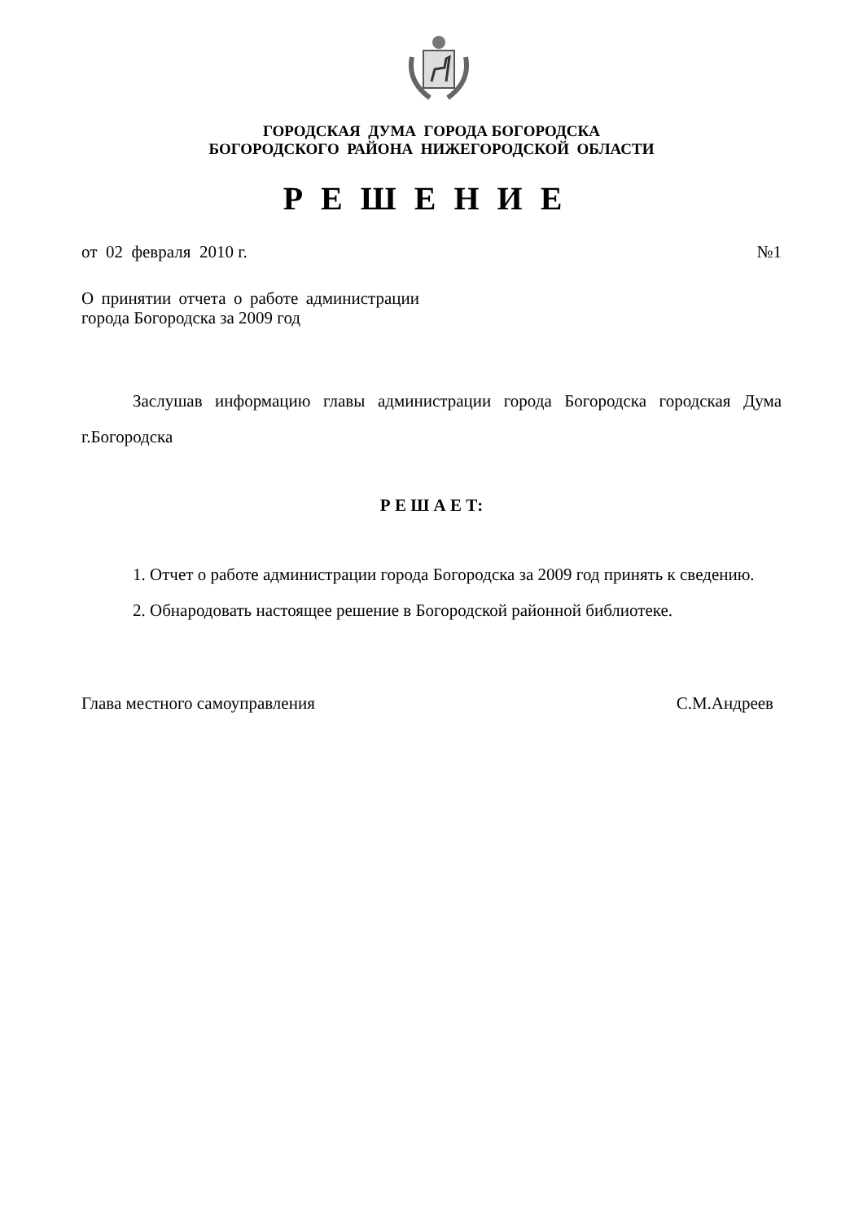ГОРОДСКАЯ ДУМА ГОРОДА БОГОРОДСКА
БОГОРОДСКОГО РАЙОНА НИЖЕГОРОДСКОЙ ОБЛАСТИ
РЕШЕНИЕ
от 02 февраля 2010 г. №1
О принятии отчета о работе администрации города Богородска за 2009 год
Заслушав информацию главы администрации города Богородска городская Дума г.Богородска
Р Е Ш А Е Т:
1. Отчет о работе администрации города Богородска за 2009 год принять к сведению.
2. Обнародовать настоящее решение в Богородской районной библиотеке.
Глава местного самоуправления С.М.Андреев